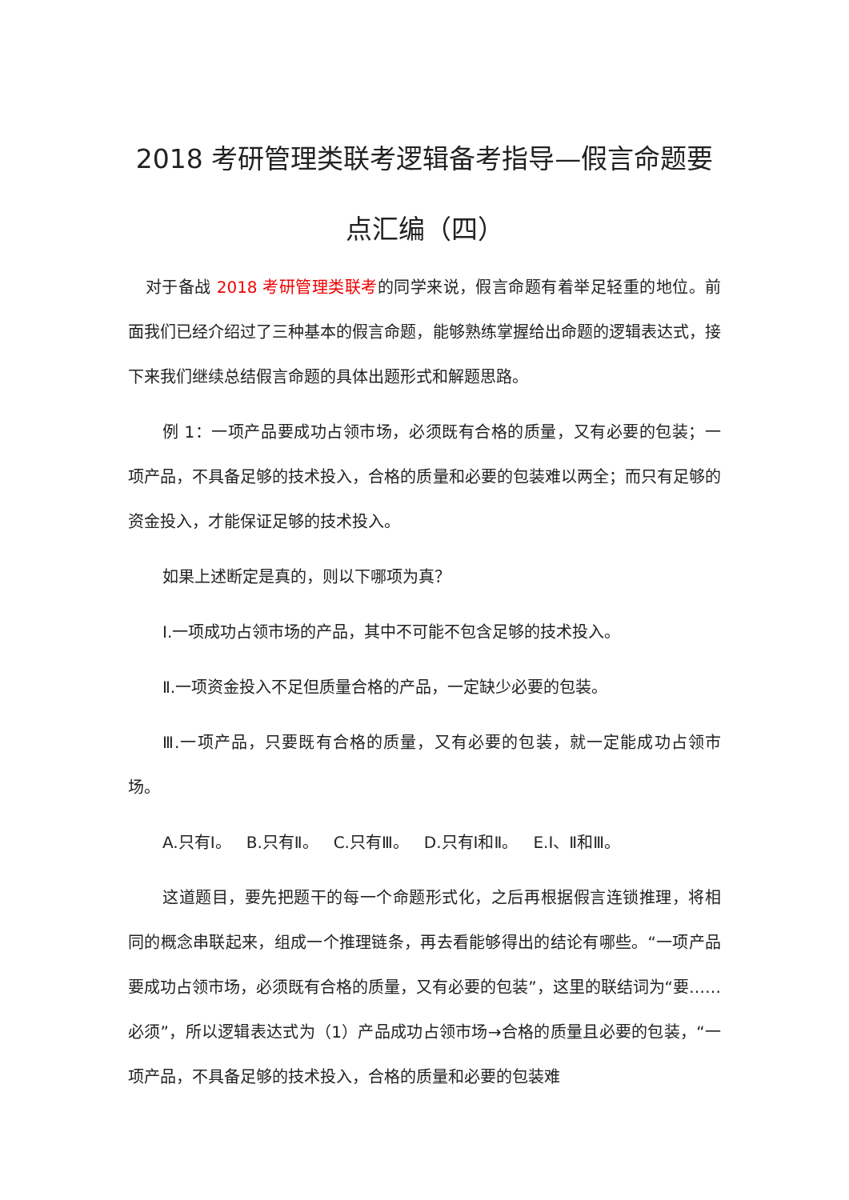2018 考研管理类联考逻辑备考指导—假言命题要点汇编（四）
对于备战 2018 考研管理类联考的同学来说，假言命题有着举足轻重的地位。前面我们已经介绍过了三种基本的假言命题，能够熟练掌握给出命题的逻辑表达式，接下来我们继续总结假言命题的具体出题形式和解题思路。
例 1：一项产品要成功占领市场，必须既有合格的质量，又有必要的包装；一项产品，不具备足够的技术投入，合格的质量和必要的包装难以两全；而只有足够的资金投入，才能保证足够的技术投入。
如果上述断定是真的，则以下哪项为真？
Ⅰ.一项成功占领市场的产品，其中不可能不包含足够的技术投入。
Ⅱ.一项资金投入不足但质量合格的产品，一定缺少必要的包装。
Ⅲ.一项产品，只要既有合格的质量，又有必要的包装，就一定能成功占领市场。
A.只有Ⅰ。 B.只有Ⅱ。 C.只有Ⅲ。 D.只有Ⅰ和Ⅱ。 E.Ⅰ、Ⅱ和Ⅲ。
这道题目，要先把题干的每一个命题形式化，之后再根据假言连锁推理，将相同的概念串联起来，组成一个推理链条，再去看能够得出的结论有哪些。“一项产品要成功占领市场，必须既有合格的质量，又有必要的包装”，这里的联结词为“要……必须”，所以逻辑表达式为（1）产品成功占领市场→合格的质量且必要的包装，“一项产品，不具备足够的技术投入，合格的质量和必要的包装难